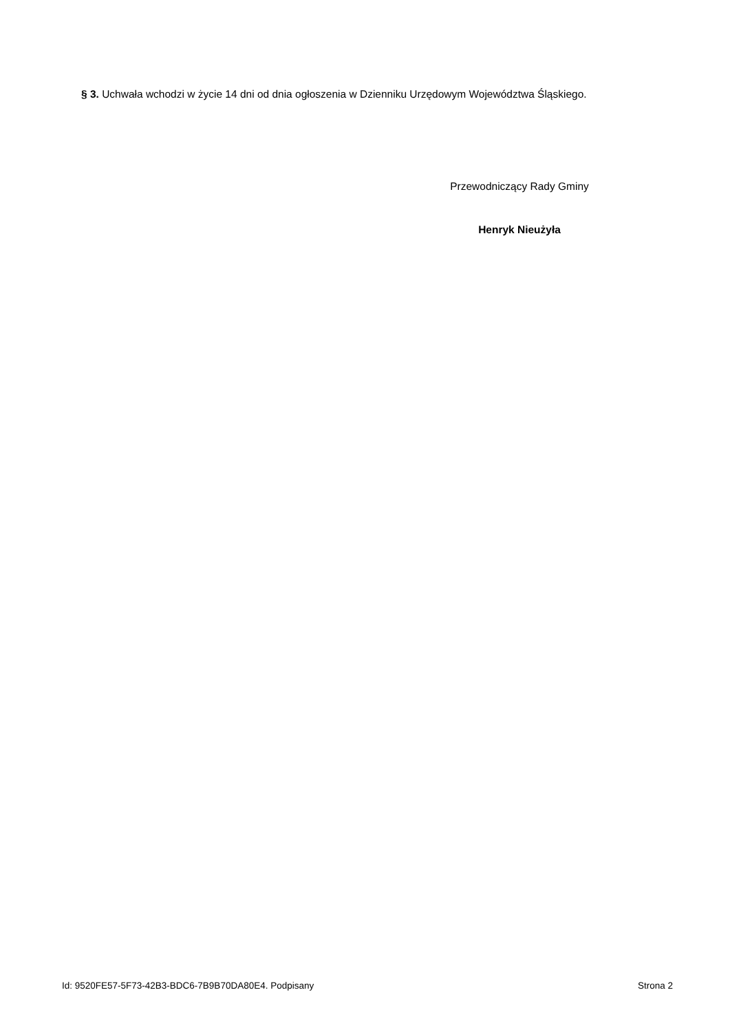§ 3. Uchwała wchodzi w życie 14 dni od dnia ogłoszenia w Dzienniku Urzędowym Województwa Śląskiego.
Przewodniczący Rady Gminy
Henryk Nieużyła
Id: 9520FE57-5F73-42B3-BDC6-7B9B70DA80E4. Podpisany Strona 2